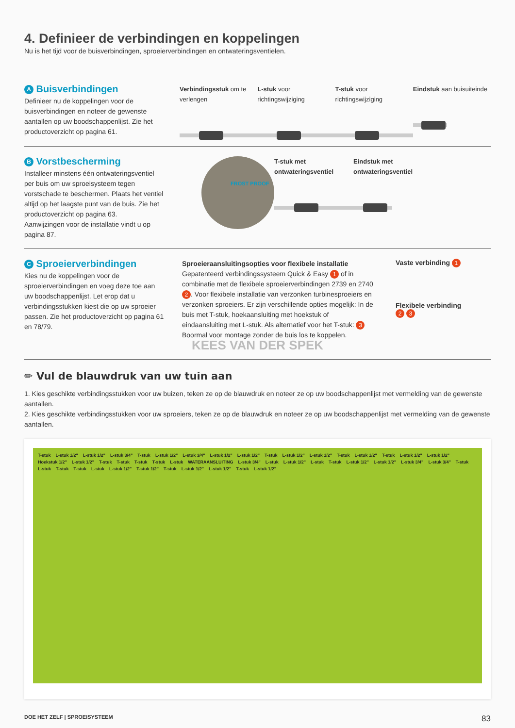4. Definieer de verbindingen en koppelingen
Nu is het tijd voor de buisverbindingen, sproeierverbindingen en ontwateringsventielen.
A Buisverbindingen
Definieer nu de koppelingen voor de buisverbindingen en noteer de gewenste aantallen op uw boodschappenlijst. Zie het productoverzicht op pagina 61.
Verbindingsstuk om te verlengen
L-stuk voor richtingswijziging
T-stuk voor richtingswijziging
Eindstuk aan buisuiteinde
B Vorstbescherming
Installeer minstens één ontwateringsventiel per buis om uw sproeisysteem tegen vorstschade te beschermen. Plaats het ventiel altijd op het laagste punt van de buis. Zie het productoverzicht op pagina 63.
Aanwijzingen voor de installatie vindt u op pagina 87.
FROST PROOF
T-stuk met ontwateringsventiel
Eindstuk met ontwateringsventiel
C Sproeierverbindingen
Kies nu de koppelingen voor de sproeierverbindingen en voeg deze toe aan uw boodschappenlijst. Let erop dat u verbindingsstukken kiest die op uw sproeier passen. Zie het productoverzicht op pagina 61 en 78/79.
Sproeieraansluitingsopties voor flexibele installatie
Gepatenteerd verbindingssysteem Quick & Easy 1 of in combinatie met de flexibele sproeierverbindingen 2739 en 2740 2. Voor flexibele installatie van verzonken turbinesproeiers en verzonken sproeiers. Er zijn verschillende opties mogelijk: In de buis met T-stuk, hoekaansluiting met hoekstuk of eindaansluiting met L-stuk. Als alternatief voor het T-stuk: 3 Boormal voor montage zonder de buis los te koppelen.
KEES VAN DER SPEK
Vaste verbinding 1
Flexibele verbinding
2 3
✏ Vul de blauwdruk van uw tuin aan
1. Kies geschikte verbindingsstukken voor uw buizen, teken ze op de blauwdruk en noteer ze op uw boodschappenlijst met vermelding van de gewenste aantallen.
2. Kies geschikte verbindingsstukken voor uw sproeiers, teken ze op de blauwdruk en noteer ze op uw boodschappenlijst met vermelding van de gewenste aantallen.
T-stuk L-stuk 1/2" L-stuk 1/2" L-stuk 3/4" T-stuk L-stuk 1/2" L-stuk 3/4" L-stuk 1/2" L-stuk 1/2" T-stuk L-stuk 1/2" L-stuk 1/2" T-stuk L-stuk 1/2" T-stuk L-stuk 1/2" L-stuk 1/2" Hoekstuk 1/2" L-stuk 1/2" T-stuk T-stuk T-stuk T-stuk L-stuk WATERAANSLUITING L-stuk 3/4" L-stuk L-stuk 1/2" L-stuk T-stuk L-stuk 1/2" L-stuk 1/2" L-stuk 3/4" L-stuk 3/4" T-stuk L-stuk T-stuk T-stuk L-stuk L-stuk 1/2" T-stuk 1/2" T-stuk L-stuk 1/2" L-stuk 1/2" T-stuk L-stuk 1/2"
DOE HET ZELF | SPROEISYSTEEM 83